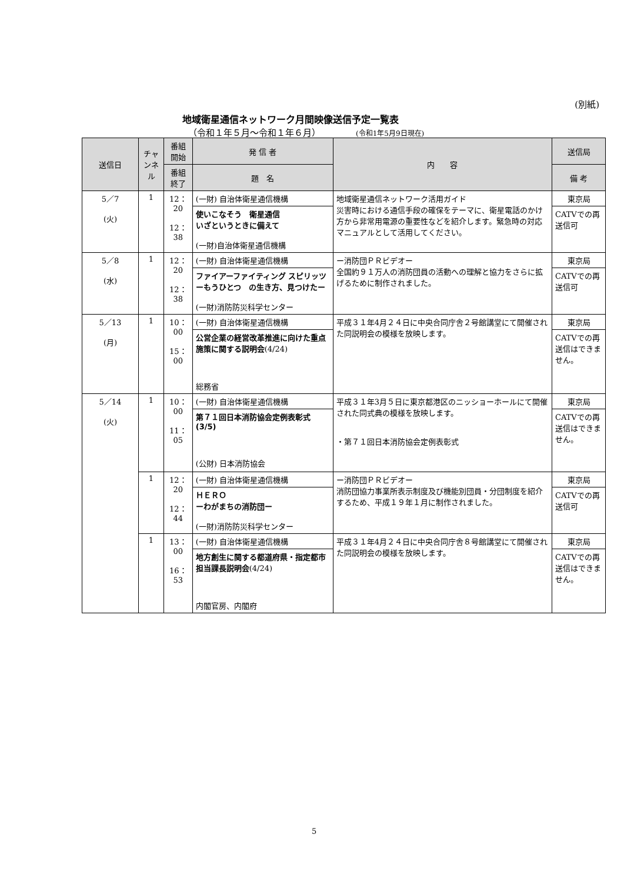(別紙)
地域衛星通信ネットワーク月間映像送信予定一覧表
（令和１年５月～令和１年６月） (令和1年5月9日現在)
| 送信日 | チャンネル | 番組開始 | 発 信 者 | 内 容 | 送信局 |
| --- | --- | --- | --- | --- | --- |
| | | 番組終了 | 題 名 | | 備 考 |
| 5／7 (火) | 1 | 12：20 12：38 | (一財) 自治体衛星通信機構 | 地域衛星通信ネットワーク活用ガイド 災害時における通信手段の確保をテーマに、衛星電話のかけ方から非常用電源の重要性などを紹介します。緊急時の対応マニュアルとして活用してください。 | 東京局 |
| | | | 使いこなそう 衛星通信 いざというときに備えて (一財)自治体衛星通信機構 | | CATVでの再送信可 |
| 5／8 (水) | 1 | 12：20 12：38 | (一財) 自治体衛星通信機構 | ー消防団ＰＲビデオー 全国約９１万人の消防団員の活動への理解と協力をさらに拡げるために制作されました。 | 東京局 |
| | | | ファイアーファイティング スピリッツ ーもうひとつ の生き方、見つけたー (一財)消防防災科学センター | | CATVでの再送信可 |
| 5／13 (月) | 1 | 10：00 15：00 | (一財) 自治体衛星通信機構 | 平成３１年4月２４日に中央合同庁舎２号館講堂にて開催された同説明会の模様を放映します。 | 東京局 |
| | | | 公営企業の経営改革推進に向けた重点施策に関する説明会 (4/24) 総務省 | | CATVでの再送信はできません。 |
| 5／14 (火) | 1 | 10：00 11：05 | (一財) 自治体衛星通信機構 | 平成３１年3月５日に東京都港区のニッショーホールにて開催された同式典の模様を放映します。 ・第７１回日本消防協会定例表彰式 | 東京局 |
| | | | 第７１回日本消防協会定例表彰式(3/5) (公財) 日本消防協会 | | CATVでの再送信はできません。 |
| | 1 | 12：20 12：44 | (一財) 自治体衛星通信機構 | ー消防団ＰＲビデオー 消防団協力事業所表示制度及び機能別団員・分団制度を紹介するため、平成１９年１月に制作されました。 | 東京局 |
| | | | ＨＥＲＯ ーわがまちの消防団ー (一財)消防防災科学センター | | CATVでの再送信可 |
| | 1 | 13：00 16：53 | (一財) 自治体衛星通信機構 | 平成３１年4月２４日に中央合同庁舎８号館講堂にて開催された同説明会の模様を放映します。 | 東京局 |
| | | | 地方創生に関する都道府県・指定都市担当課長説明会 (4/24) 内閣官房、内閣府 | | CATVでの再送信はできません。 |
5